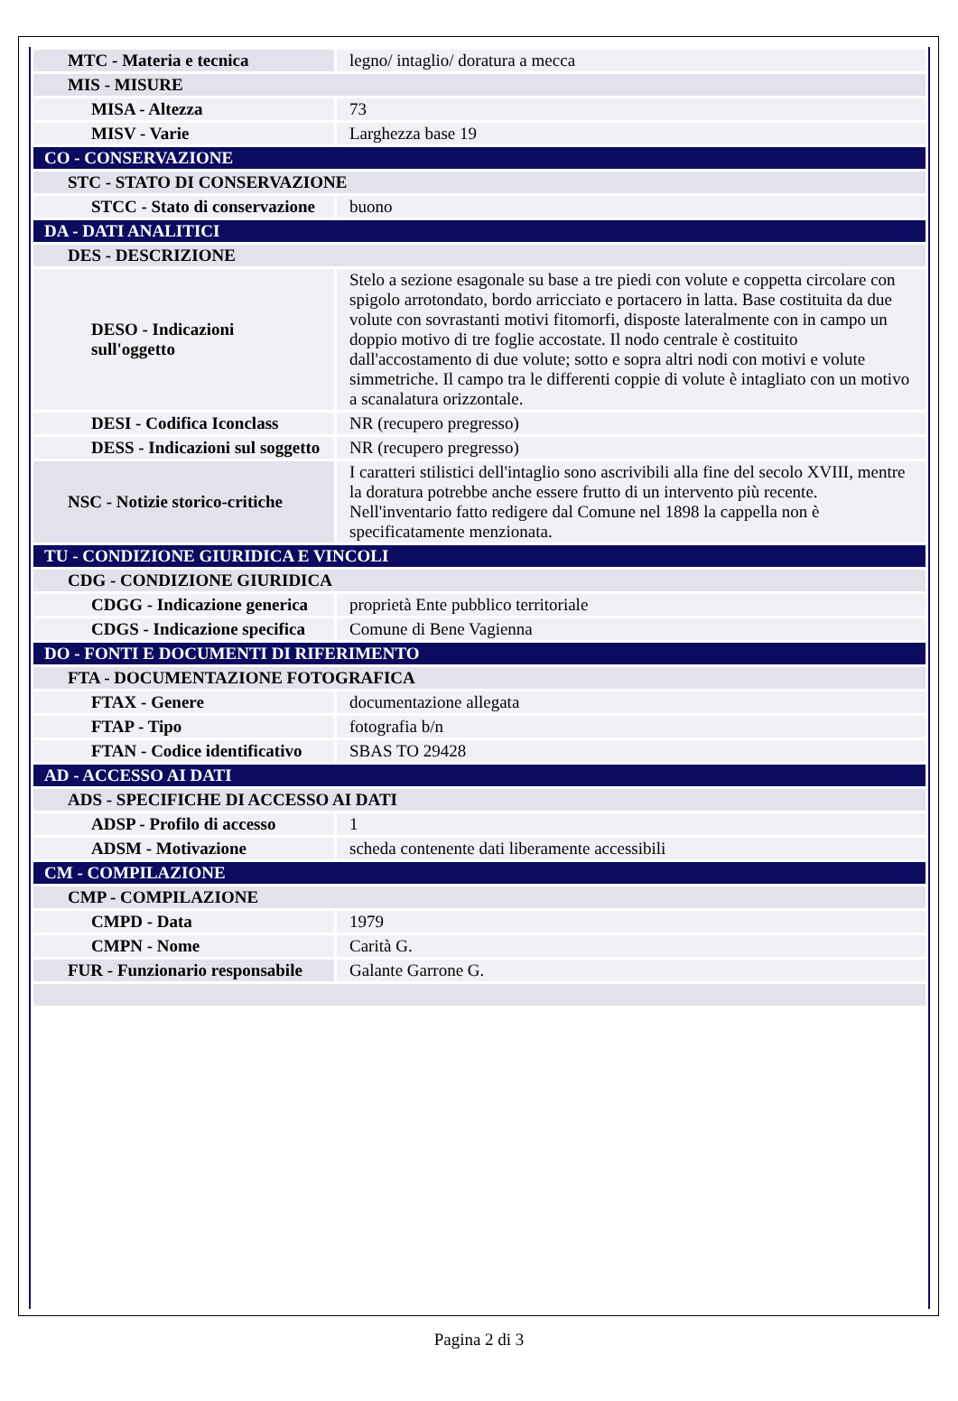| MTC - Materia e tecnica | legno/ intaglio/ doratura a mecca |
| MIS - MISURE | |
| MISA - Altezza | 73 |
| MISV - Varie | Larghezza base 19 |
| CO - CONSERVAZIONE | |
| STC - STATO DI CONSERVAZIONE | |
| STCC - Stato di conservazione | buono |
| DA - DATI ANALITICI | |
| DES - DESCRIZIONE | |
| DESO - Indicazioni sull'oggetto | Stelo a sezione esagonale su base a tre piedi con volute e coppetta circolare con spigolo arrotondato, bordo arricciato e portacero in latta. Base costituita da due volute con sovrastanti motivi fitomorfi, disposte lateralmente con in campo un doppio motivo di tre foglie accostate. Il nodo centrale è costituito dall'accostamento di due volute; sotto e sopra altri nodi con motivi e volute simmetriche. Il campo tra le differenti coppie di volute è intagliato con un motivo a scanalatura orizzontale. |
| DESI - Codifica Iconclass | NR (recupero pregresso) |
| DESS - Indicazioni sul soggetto | NR (recupero pregresso) |
| NSC - Notizie storico-critiche | I caratteri stilistici dell'intaglio sono ascrivibili alla fine del secolo XVIII, mentre la doratura potrebbe anche essere frutto di un intervento più recente. Nell'inventario fatto redigere dal Comune nel 1898 la cappella non è specificatamente menzionata. |
| TU - CONDIZIONE GIURIDICA E VINCOLI | |
| CDG - CONDIZIONE GIURIDICA | |
| CDGG - Indicazione generica | proprietà Ente pubblico territoriale |
| CDGS - Indicazione specifica | Comune di Bene Vagienna |
| DO - FONTI E DOCUMENTI DI RIFERIMENTO | |
| FTA - DOCUMENTAZIONE FOTOGRAFICA | |
| FTAX - Genere | documentazione allegata |
| FTAP - Tipo | fotografia b/n |
| FTAN - Codice identificativo | SBAS TO 29428 |
| AD - ACCESSO AI DATI | |
| ADS - SPECIFICHE DI ACCESSO AI DATI | |
| ADSP - Profilo di accesso | 1 |
| ADSM - Motivazione | scheda contenente dati liberamente accessibili |
| CM - COMPILAZIONE | |
| CMP - COMPILAZIONE | |
| CMPD - Data | 1979 |
| CMPN - Nome | Carità G. |
| FUR - Funzionario responsabile | Galante Garrone G. |
Pagina 2 di 3